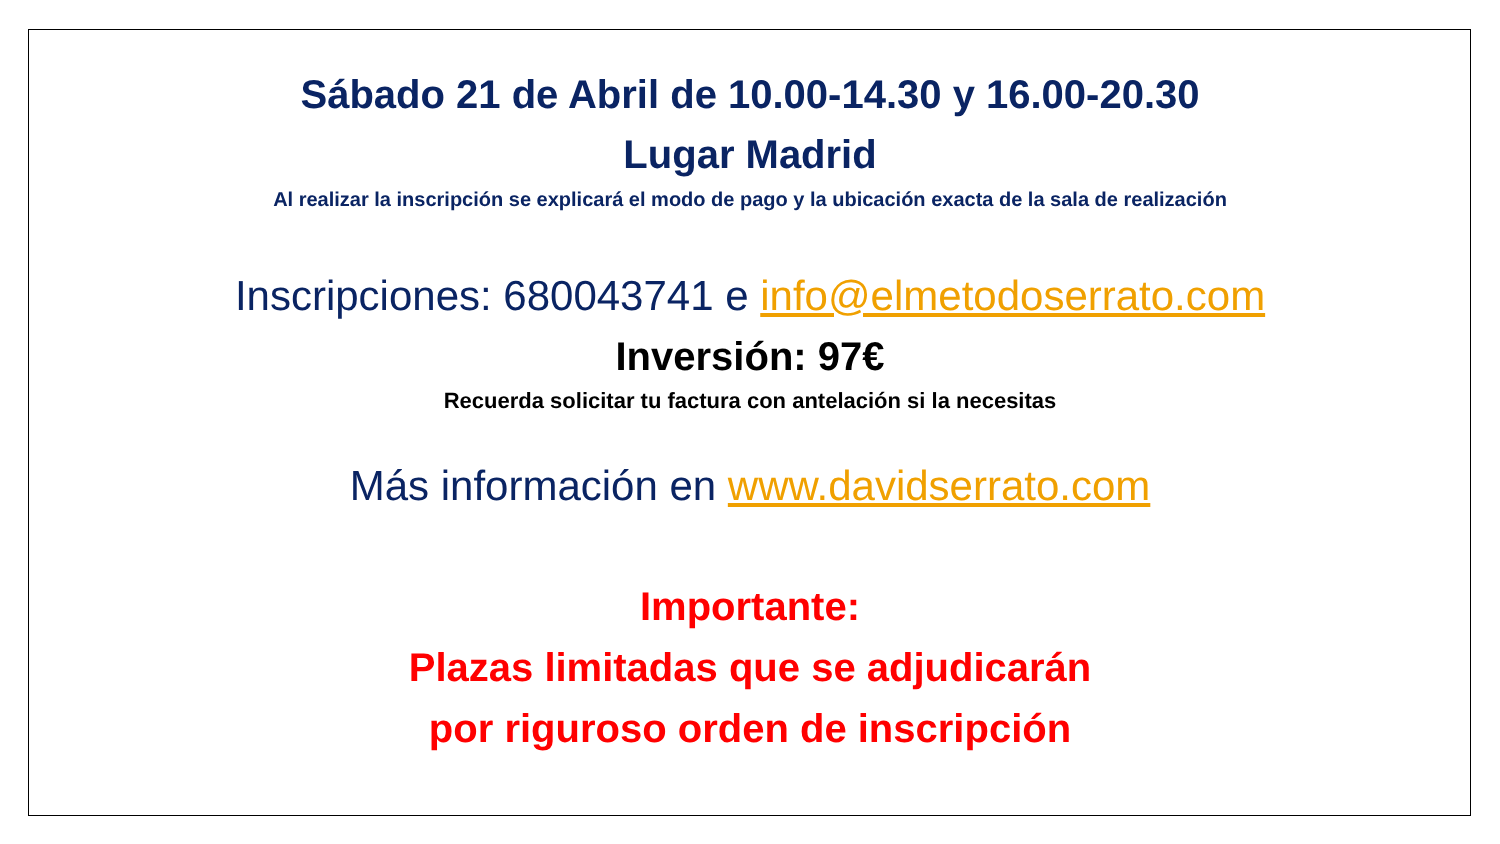Sábado 21 de Abril de 10.00-14.30 y 16.00-20.30
Lugar Madrid
Al realizar la inscripción se explicará el modo de pago y la ubicación exacta de la sala de realización
Inscripciones: 680043741 e info@elmetodoserrato.com
Inversión: 97€
Recuerda solicitar tu factura con antelación si la necesitas
Más información en www.davidserrato.com
Importante:
Plazas limitadas que se adjudicarán
por riguroso orden de inscripción